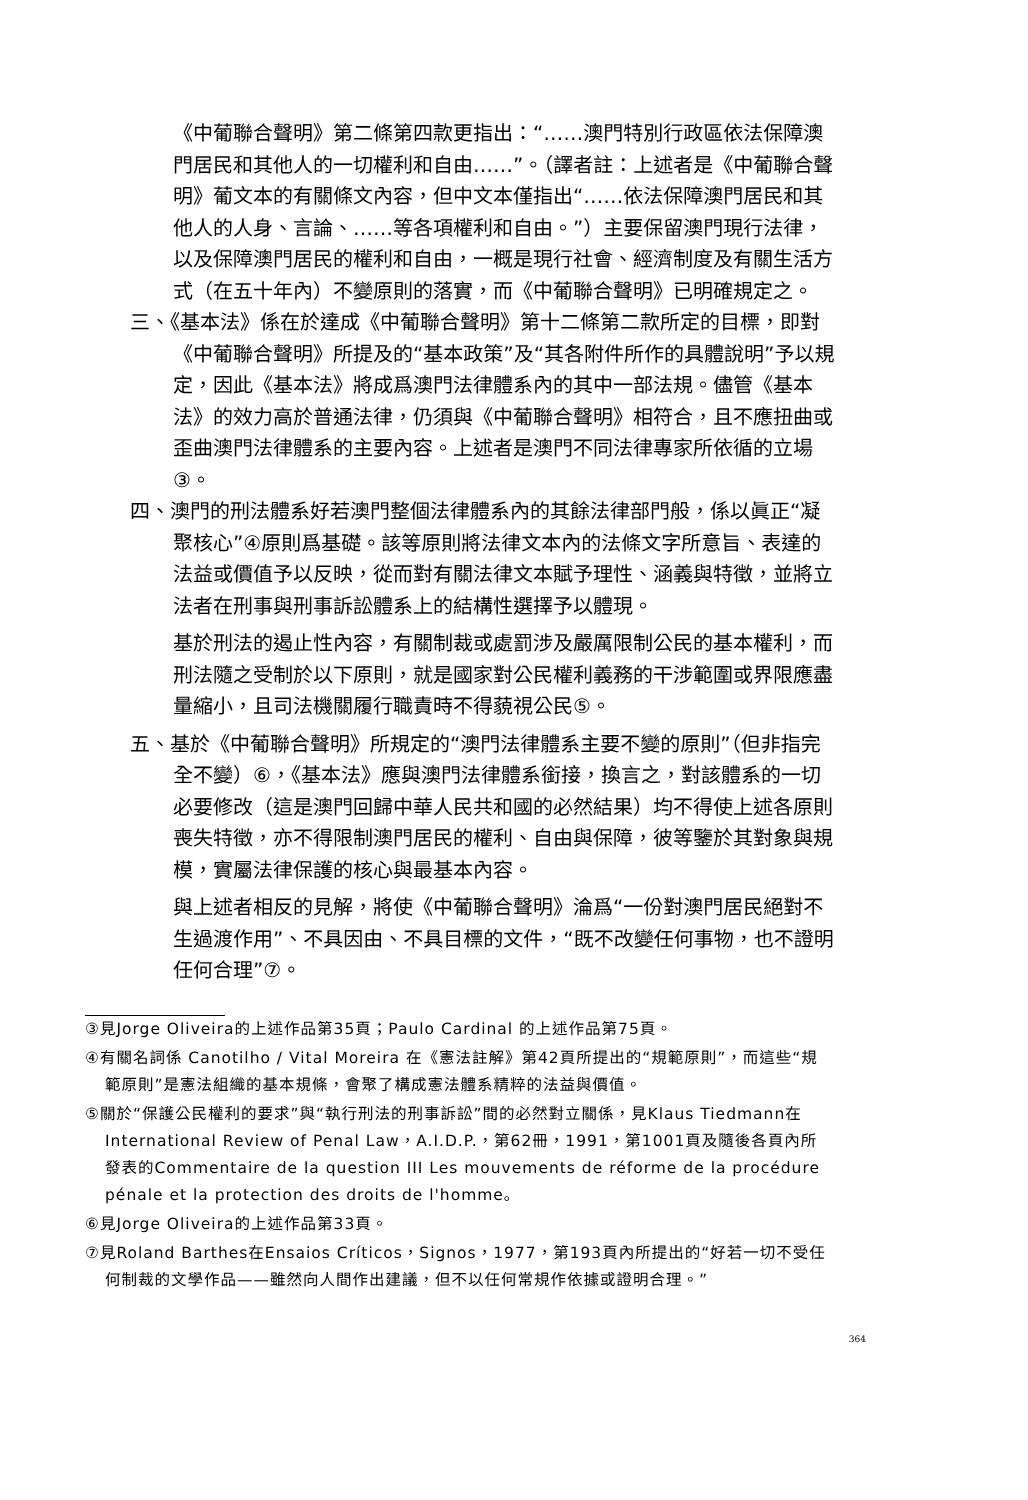《中葡聯合聲明》第二條第四款更指出：“……澳門特別行政區依法保障澳門居民和其他人的一切權利和自由……”。（譯者註：上述者是《中葡聯合聲明》葡文本的有關條文內容，但中文本僅指出“……依法保障澳門居民和其他人的人身、言論、……等各項權利和自由。”）主要保留澳門現行法律，以及保障澳門居民的權利和自由，一概是現行社會、經濟制度及有關生活方式（在五十年內）不變原則的落實，而《中葡聯合聲明》已明確規定之。
三、《基本法》係在於達成《中葡聯合聲明》第十二條第二款所定的目標，即對《中葡聯合聲明》所提及的“基本政策”及“其各附件所作的具體說明”予以規定，因此《基本法》將成爲澳門法律體系內的其中一部法規。儘管《基本法》的效力高於普通法律，仍須與《中葡聯合聲明》相符合，且不應扭曲或歪曲澳門法律體系的主要內容。上述者是澳門不同法律專家所依循的立場③。
四、澳門的刑法體系好若澳門整個法律體系內的其餘法律部門般，係以眞正“凝聚核心”④原則爲基礎。該等原則將法律文本內的法條文字所意旨、表達的法益或價值予以反映，從而對有關法律文本賦予理性、涵義與特徵，並將立法者在刑事與刑事訴訟體系上的結構性選擇予以體現。
基於刑法的遏止性內容，有關制裁或處罰涉及嚴厲限制公民的基本權利，而刑法隨之受制於以下原則，就是國家對公民權利義務的干涉範圍或界限應盡量縮小，且司法機關履行職責時不得藐視公民⑤。
五、基於《中葡聯合聲明》所規定的“澳門法律體系主要不變的原則”（但非指完全不變）⑥，《基本法》應與澳門法律體系銜接，換言之，對該體系的一切必要修改（這是澳門回歸中華人民共和國的必然結果）均不得使上述各原則喪失特徵，亦不得限制澳門居民的權利、自由與保障，彼等鑒於其對象與規模，實屬法律保護的核心與最基本內容。
與上述者相反的見解，將使《中葡聯合聲明》淪爲“一份對澳門居民絕對不生過渡作用”、不具因由、不具目標的文件，“既不改變任何事物，也不證明任何合理”⑦。
③見Jorge Oliveira的上述作品第35頁；Paulo Cardinal 的上述作品第75頁。
④有關名詞係 Canotilho / Vital Moreira 在《憲法註解》第42頁所提出的“規範原則”，而這些“規範原則”是憲法組織的基本規條，會聚了構成憲法體系精粹的法益與價值。
⑤關於“保護公民權利的要求”與“執行刑法的刑事訴訟”間的必然對立關係，見Klaus Tiedmann在International Review of Penal Law，A.I.D.P.，第62冊，1991，第1001頁及隨後各頁內所發表的Commentaire de la question III Les mouvements de réforme de la procédure pénale et la protection des droits de l'homme。
⑥見Jorge Oliveira的上述作品第33頁。
⑦見Roland Barthes在Ensaios Críticos，Signos，1977，第193頁內所提出的“好若一切不受任何制裁的文學作品——雖然向人間作出建議，但不以任何常規作依據或證明合理。”
364